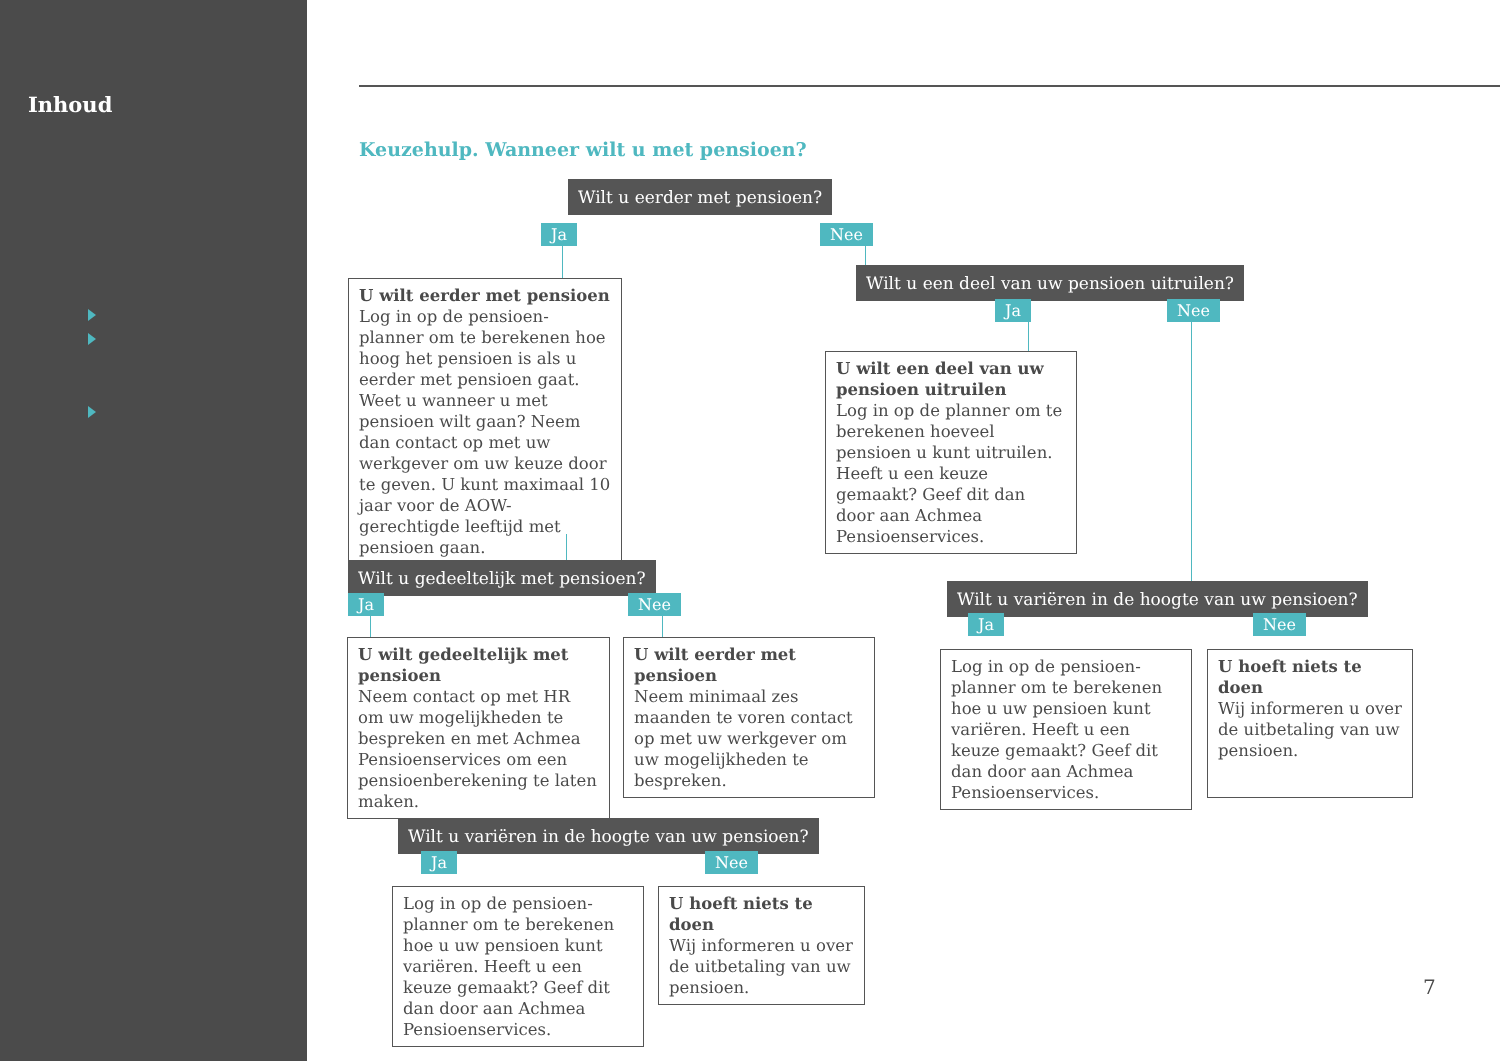Inhoud
Keuzehulp. Wanneer wilt u met pensioen?
Wilt u eerder met pensioen?
Ja Nee
U wilt eerder met pensioen
Log in op de pensioen-planner om te berekenen hoe hoog het pensioen is als u eerder met pensioen gaat. Weet u wanneer u met pensioen wilt gaan? Neem dan contact op met uw werkgever om uw keuze door te geven. U kunt maximaal 10 jaar voor de AOW-gerechtigde leeftijd met pensioen gaan.
Wilt u een deel van uw pensioen uitruilen?
Ja Nee
U wilt een deel van uw pensioen uitruilen
Log in op de planner om te berekenen hoeveel pensioen u kunt uitruilen. Heeft u een keuze gemaakt? Geef dit dan door aan Achmea Pensioenservices.
Wilt u gedeeltelijk met pensioen?
Ja Nee
U wilt gedeeltelijk met pensioen
Neem contact op met HR om uw mogelijkheden te bespreken en met Achmea Pensioenservices om een pensioenberekening te laten maken.
U wilt eerder met pensioen
Neem minimaal zes maanden te voren contact op met uw werkgever om uw mogelijkheden te bespreken.
Wilt u variëren in de hoogte van uw pensioen?
Ja Nee
Log in op de pensioen-planner om te berekenen hoe u uw pensioen kunt variëren. Heeft u een keuze gemaakt? Geef dit dan door aan Achmea Pensioenservices.
U hoeft niets te doen
Wij informeren u over de uitbetaling van uw pensioen.
Wilt u variëren in de hoogte van uw pensioen?
Ja Nee
Log in op de pensioen-planner om te berekenen hoe u uw pensioen kunt variëren. Heeft u een keuze gemaakt? Geef dit dan door aan Achmea Pensioenservices.
U hoeft niets te doen
Wij informeren u over de uitbetaling van uw pensioen.
7